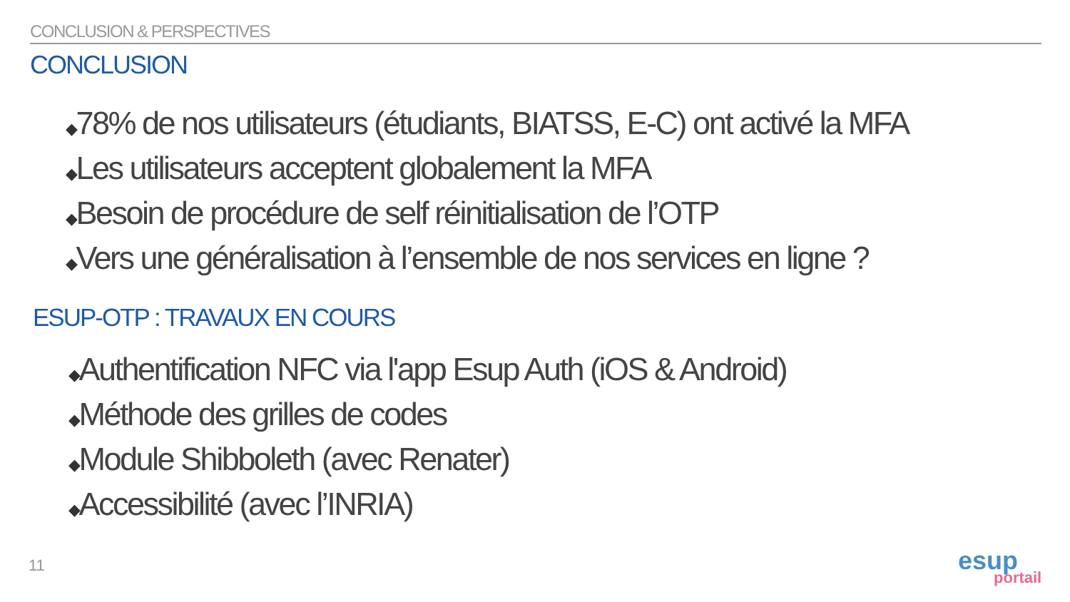CONCLUSION & PERSPECTIVES
CONCLUSION
◆78% de nos utilisateurs (étudiants, BIATSS, E-C) ont activé la MFA
◆Les utilisateurs acceptent globalement la MFA
◆Besoin de procédure de self réinitialisation de l’OTP
◆Vers une généralisation à l’ensemble de nos services en ligne ?
ESUP-OTP : TRAVAUX EN COURS
◆Authentification NFC via l'app Esup Auth (iOS & Android)
◆Méthode des grilles de codes
◆Module Shibboleth (avec Renater)
◆Accessibilité (avec l’INRIA)
11
esup
portail